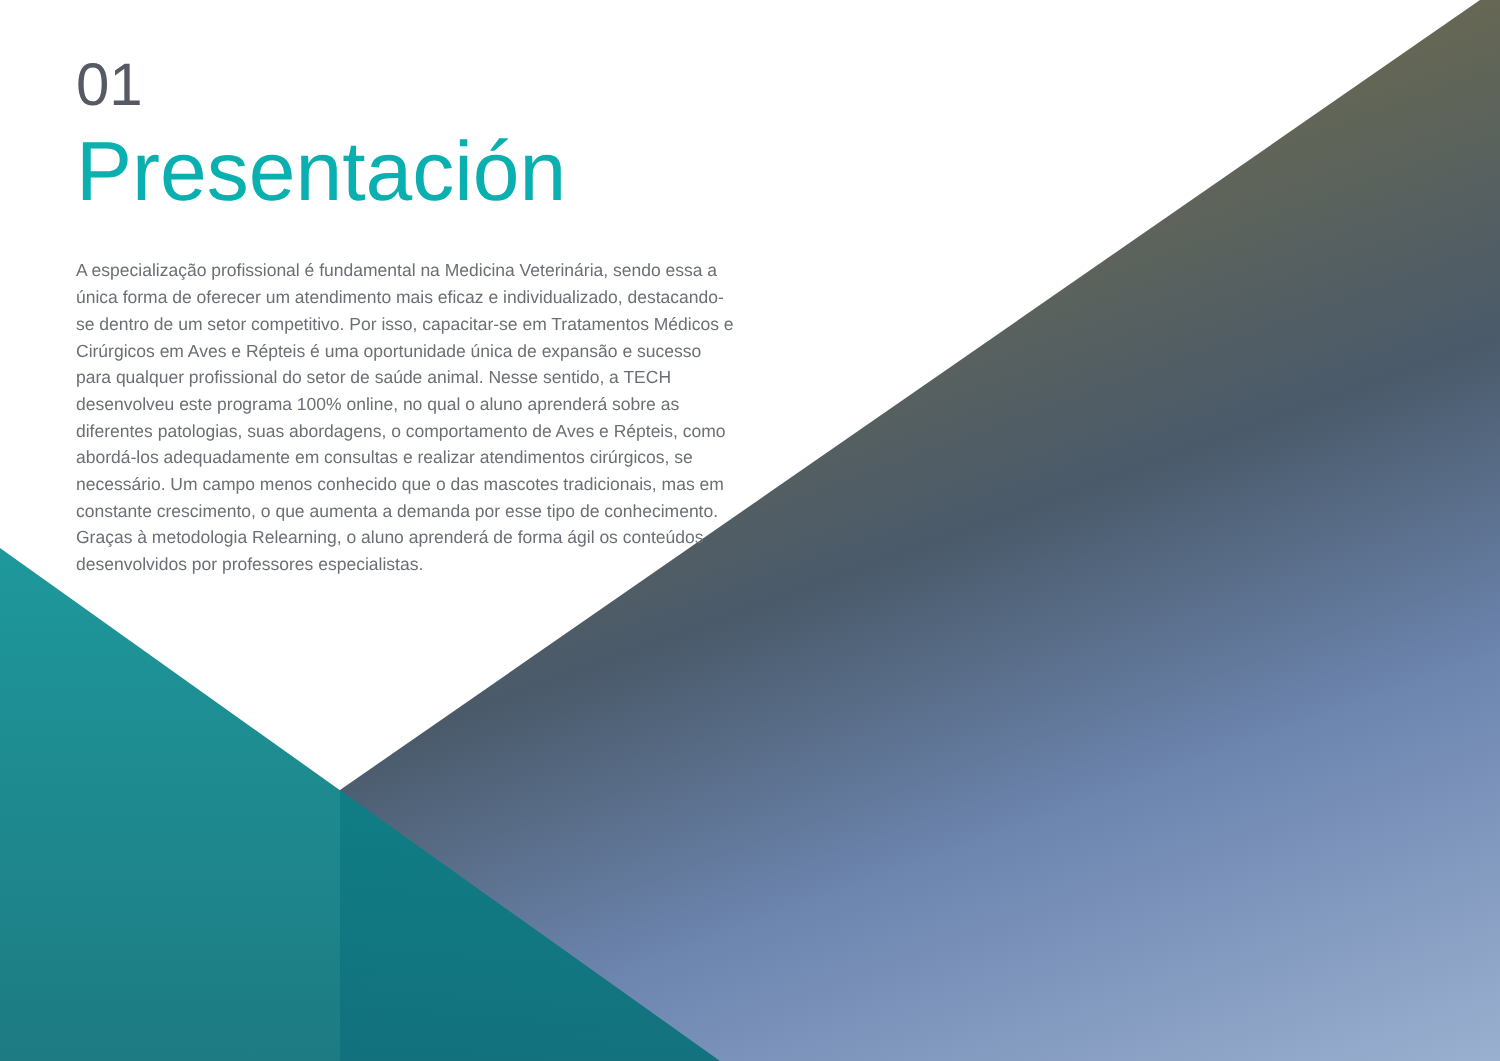01
Presentación
A especialização profissional é fundamental na Medicina Veterinária, sendo essa a única forma de oferecer um atendimento mais eficaz e individualizado, destacando-se dentro de um setor competitivo. Por isso, capacitar-se em Tratamentos Médicos e Cirúrgicos em Aves e Répteis é uma oportunidade única de expansão e sucesso para qualquer profissional do setor de saúde animal. Nesse sentido, a TECH desenvolveu este programa 100% online, no qual o aluno aprenderá sobre as diferentes patologias, suas abordagens, o comportamento de Aves e Répteis, como abordá-los adequadamente em consultas e realizar atendimentos cirúrgicos, se necessário. Um campo menos conhecido que o das mascotes tradicionais, mas em constante crescimento, o que aumenta a demanda por esse tipo de conhecimento. Graças à metodologia Relearning, o aluno aprenderá de forma ágil os conteúdos desenvolvidos por professores especialistas.